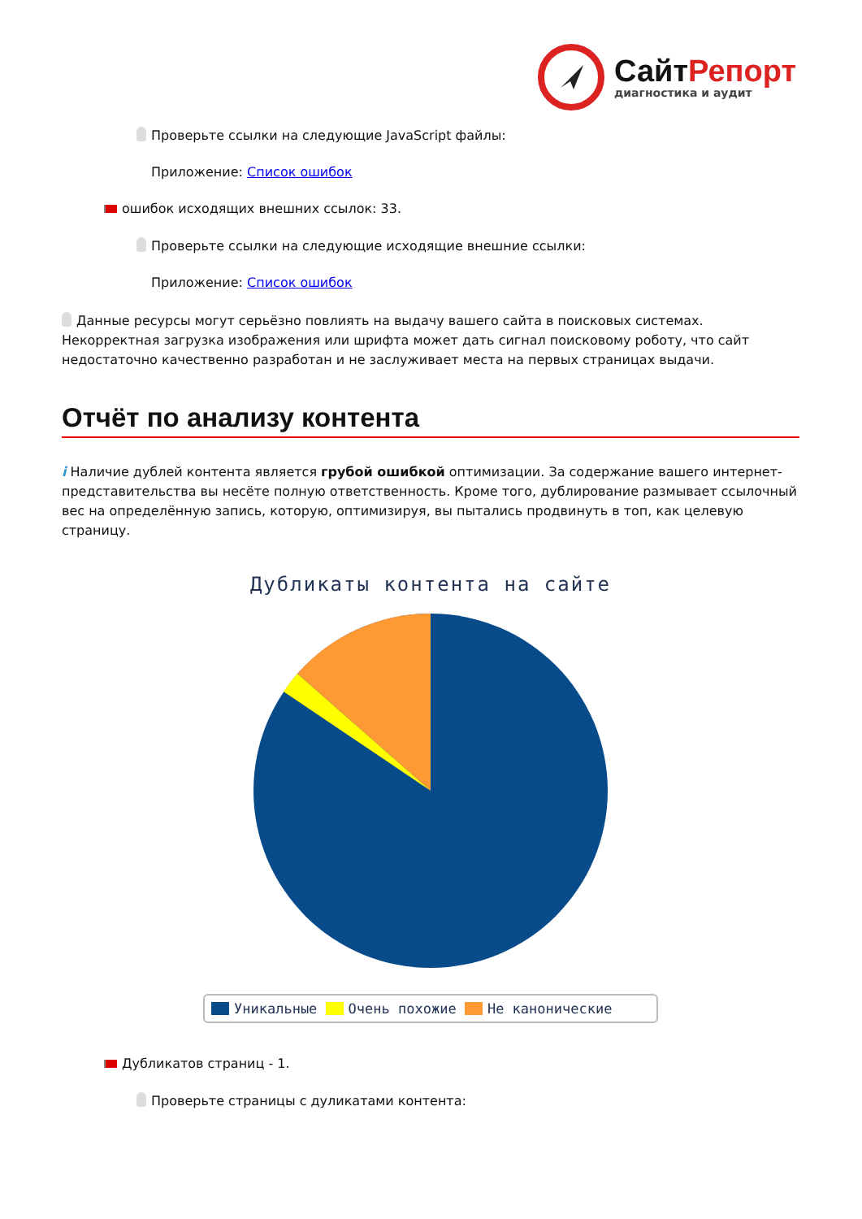СайтРепорт
диагностика и аудит
Проверьте ссылки на следующие JavaScript файлы:
Приложение: Список ошибок
ошибок исходящих внешних ссылок: 33.
Проверьте ссылки на следующие исходящие внешние ссылки:
Приложение: Список ошибок
Данные ресурсы могут серьёзно повлиять на выдачу вашего сайта в поисковых системах. Некорректная загрузка изображения или шрифта может дать сигнал поисковому роботу, что сайт недостаточно качественно разработан и не заслуживает места на первых страницах выдачи.
Отчёт по анализу контента
i Наличие дублей контента является грубой ошибкой оптимизации. За содержание вашего интернет-представительства вы несёте полную ответственность. Кроме того, дублирование размывает ссылочный вес на определённую запись, которую, оптимизируя, вы пытались продвинуть в топ, как целевую страницу.
Дубликаты контента на сайте
Уникальные Очень похожие Не канонические
Дубликатов страниц - 1.
Проверьте страницы с дуликатами контента: